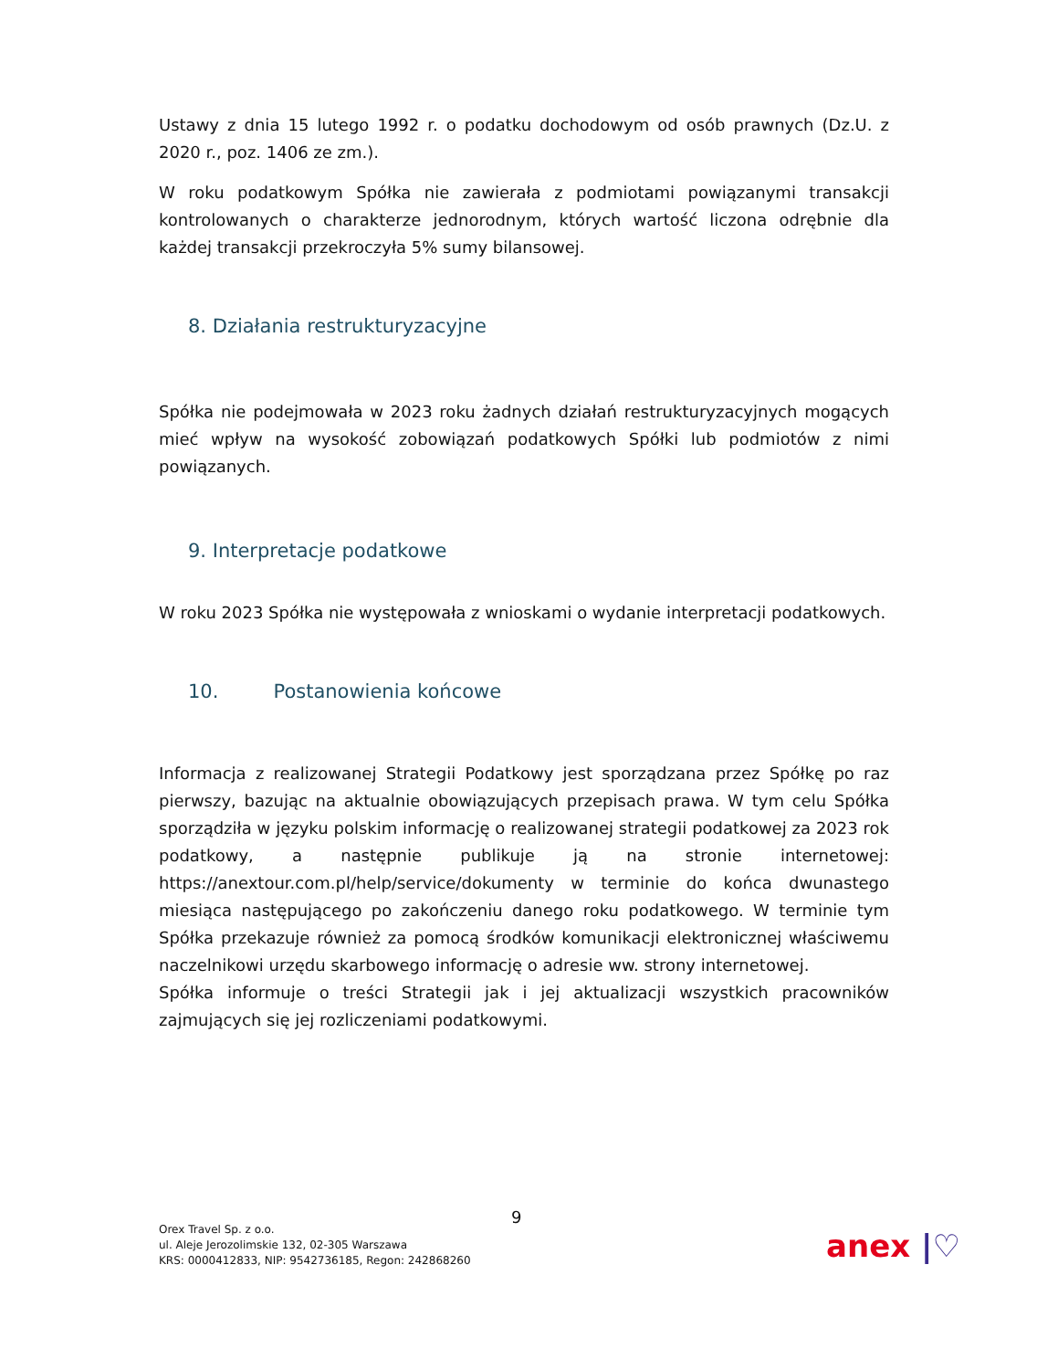Ustawy z dnia 15 lutego 1992 r. o podatku dochodowym od osób prawnych (Dz.U. z 2020 r., poz. 1406 ze zm.).
W roku podatkowym Spółka nie zawierała z podmiotami powiązanymi transakcji kontrolowanych o charakterze jednorodnym, których wartość liczona odrębnie dla każdej transakcji przekroczyła 5% sumy bilansowej.
8. Działania restrukturyzacyjne
Spółka nie podejmowała w 2023 roku żadnych działań restrukturyzacyjnych mogących mieć wpływ na wysokość zobowiązań podatkowych Spółki lub podmiotów z nimi powiązanych.
9. Interpretacje podatkowe
W roku 2023 Spółka nie występowała z wnioskami o wydanie interpretacji podatkowych.
10. Postanowienia końcowe
Informacja z realizowanej Strategii Podatkowy jest sporządzana przez Spółkę po raz pierwszy, bazując na aktualnie obowiązujących przepisach prawa. W tym celu Spółka sporządziła w języku polskim informację o realizowanej strategii podatkowej za 2023 rok podatkowy, a następnie publikuje ją na stronie internetowej: https://anextour.com.pl/help/service/dokumenty w terminie do końca dwunastego miesiąca następującego po zakończeniu danego roku podatkowego. W terminie tym Spółka przekazuje również za pomocą środków komunikacji elektronicznej właściwemu naczelnikowi urzędu skarbowego informację o adresie ww. strony internetowej.
Spółka informuje o treści Strategii jak i jej aktualizacji wszystkich pracowników zajmujących się jej rozliczeniami podatkowymi.
9
Orex Travel Sp. z o.o.
ul. Aleje Jerozolimskie 132, 02-305 Warszawa
KRS: 0000412833, NIP: 9542736185, Regon: 242868260
anex |♡